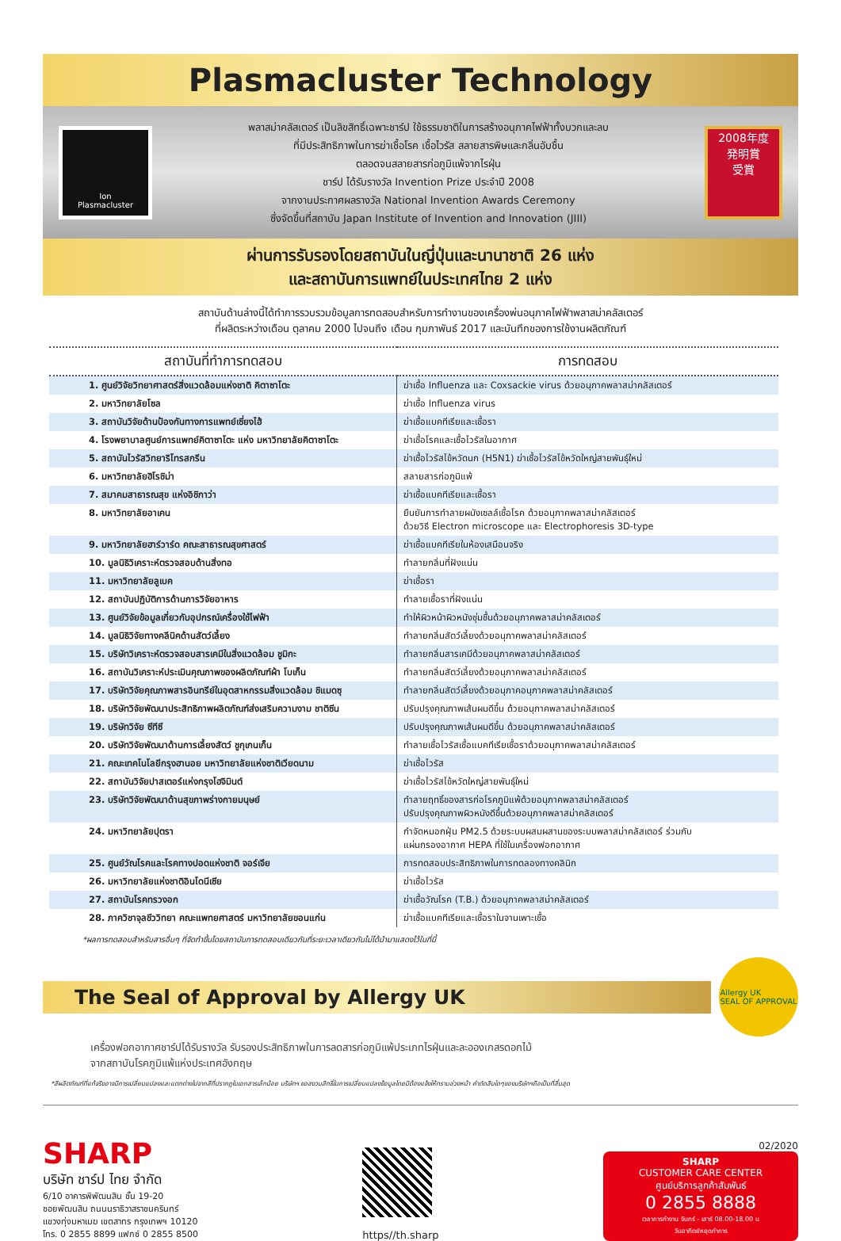Plasmacluster Technology
Ion
Plasmacluster
พลาสม่าคลัสเตอร์ เป็นลิขสิทธิ์เฉพาะชาร์ป ใช้ธรรมชาติในการสร้างอนุภาคไฟฟ้าทั้งบวกและลบ
ที่มีประสิทธิภาพในการฆ่าเชื้อโรค เชื้อไวรัส สลายสารพิษและกลิ่นอับชื้น
ตลอดจนสลายสารก่อภูมิแพ้จากไรฝุ่น
ชาร์ป ได้รับรางวัล Invention Prize ประจำปี 2008
จากงานประกาศผลรางวัล National Invention Awards Ceremony
ซึ่งจัดขึ้นที่สถาบัน Japan Institute of Invention and Innovation (JIII)
2008年度
発明賞
受賞
ผ่านการรับรองโดยสถาบันในญี่ปุ่นและนานาชาติ 26 แห่ง
และสถาบันการแพทย์ในประเทศไทย 2 แห่ง
สถาบันด้านล่างนี้ได้ทำการรวบรวมข้อมูลการทดสอบสำหรับการทำงานของเครื่องพ่นอนุภาคไฟฟ้าพลาสม่าคลัสเตอร์
ที่ผลิตระหว่างเดือน ตุลาคม 2000 ไปจนถึง เดือน กุมภาพันธ์ 2017 และบันทึกของการใช้งานผลิตภัณฑ์
| สถาบันที่ทำการทดสอบ | การทดสอบ |
| --- | --- |
| 1. ศูนย์วิจัยวิทยาศาสตร์สิ่งแวดล้อมแห่งชาติ คิตาซาโตะ | ฆ่าเชื้อ Influenza และ Coxsackie virus ด้วยอนุภาคพลาสม่าคลัสเตอร์ |
| 2. มหาวิทยาลัยโซล | ฆ่าเชื้อ Influenza virus |
| 3. สถาบันวิจัยด้านป้องกันทางการแพทย์เซี่ยงไฮ้ | ฆ่าเชื้อแบคทีเรียและเชื้อรา |
| 4. โรงพยาบาลศูนย์การแพทย์คิตาซาโตะ แห่ง มหาวิทยาลัยคิตาซาโตะ | ฆ่าเชื้อโรคและเชื้อไวรัสในอากาศ |
| 5. สถาบันไวรัสวิทยาริโทรสกรีน | ฆ่าเชื้อไวรัสไข้หวัดนก (H5N1) ฆ่าเชื้อไวรัสไข้หวัดใหญ่สายพันธุ์ใหม่ |
| 6. มหาวิทยาลัยฮิโรชิม่า | สลายสารก่อภูมิแพ้ |
| 7. สมาคมสาธารณสุข แห่งอิชิกาว่า | ฆ่าเชื้อแบคทีเรียและเชื้อรา |
| 8. มหาวิทยาลัยอาเคน | ยืนยันการทำลายผนังเซลล์เชื้อโรค ด้วยอนุภาคพลาสม่าคลัสเตอร์ ด้วยวิธี Electron microscope และ Electrophoresis 3D-type |
| 9. มหาวิทยาลัยฮาร์วาร์ด คณะสาธารณสุขศาสตร์ | ฆ่าเชื้อแบคทีเรียในห้องเสมือนจริง |
| 10. มูลนิธิวิเคราะห์ตรวจสอบด้านสิ่งทอ | ทำลายกลิ่นที่ฝังแน่น |
| 11. มหาวิทยาลัยลูเบค | ฆ่าเชื้อรา |
| 12. สถาบันปฏิบัติการด้านการวิจัยอาหาร | ทำลายเชื้อราที่ฝังแน่น |
| 13. ศูนย์วิจัยข้อมูลเกี่ยวกับอุปกรณ์เครื่องใช้ไฟฟ้า | ทำให้ผิวหน้าผิวหนังชุ่มชื้นด้วยอนุภาคพลาสม่าคลัสเตอร์ |
| 14. มูลนิธิวิจัยทางคลีนิคด้านสัตว์เลี้ยง | ทำลายกลิ่นสัตว์เลี้ยงด้วยอนุภาคพลาสม่าคลัสเตอร์ |
| 15. บริษัทวิเคราะห์ตรวจสอบสารเคมีในสิ่งแวดล้อม ชูมิกะ | ทำลายกลิ่นสารเคมีด้วยอนุภาคพลาสม่าคลัสเตอร์ |
| 16. สถาบันวิเคราะห์ประเมินคุณภาพของผลิตภัณฑ์ผ้า โบเก็น | ทำลายกลิ่นสัตว์เลี้ยงด้วยอนุภาคพลาสม่าคลัสเตอร์ |
| 17. บริษัทวิจัยคุณภาพสารอินทรีย์ในอุตสาหกรรมสิ่งแวดล้อม ชิแมดซุ | ทำลายกลิ่นสัตว์เลี้ยงด้วยอนุภาคอนุภาคพลาสม่าคลัสเตอร์ |
| 18. บริษัทวิจัยพัฒนาประสิทธิภาพผลิตภัณฑ์ส่งเสริมความงาม ชาติซีน | ปรับปรุงคุณภาพเส้นผมดีขึ้น ด้วยอนุภาคพลาสม่าคลัสเตอร์ |
| 19. บริษัทวิจัย ซีทีซี | ปรับปรุงคุณภาพเส้นผมดีขึ้น ด้วยอนุภาคพลาสม่าคลัสเตอร์ |
| 20. บริษัทวิจัยพัฒนาด้านการเลี้ยงสัตว์ ชูกุเกนเก็น | ทำลายเชื้อไวรัสเชื้อแบคทีเรียเชื้อราด้วยอนุภาคพลาสม่าคลัสเตอร์ |
| 21. คณะเทคโนโลยีกรุงฮานอย มหาวิทยาลัยแห่งชาติเวียดนาม | ฆ่าเชื้อไวรัส |
| 22. สถาบันวิจัยปาสเตอร์แห่งกรุงโฮจิมินต์ | ฆ่าเชื้อไวรัสไข้หวัดใหญ่สายพันธุ์ใหม่ |
| 23. บริษัทวิจัยพัฒนาด้านสุขภาพร่างกายมนุษย์ | ทำลายฤทธิ์ของสารก่อโรคภูมิแพ้ด้วยอนุภาคพลาสม่าคลัสเตอร์ ปรับปรุงคุณภาพผิวหนังดีขึ้นด้วยอนุภาคพลาสม่าคลัสเตอร์ |
| 24. มหาวิทยาลัยปุตรา | กำจัดหมอกฝุ่น PM2.5 ด้วยระบบผสมผสานของระบบพลาสม่าคลัสเตอร์ ร่วมกับ แผ่นกรองอากาศ HEPA ที่ใช้ในเครื่องฟอกอากาศ |
| 25. ศูนย์วัณโรคและโรคทางปอดแห่งชาติ จอร์เจีย | การทดสอบประสิทธิภาพในการทดลองทางคลินิก |
| 26. มหาวิทยาลัยแห่งชาติอินโดนีเซีย | ฆ่าเชื้อไวรัส |
| 27. สถาบันโรคทรวงอก | ฆ่าเชื้อวัณโรค (T.B.) ด้วยอนุภาคพลาสม่าคลัสเตอร์ |
| 28. ภาควิชาจุลชีววิทยา คณะแพทยศาสตร์ มหาวิทยาลัยขอนแก่น | ฆ่าเชื้อแบคทีเรียและเชื้อราในจานเพาะเชื้อ |
*ผลการทดสอบสำหรับสารอื่นๆ ที่จัดทำขึ้นโดยสถาบันการทดสอบเดียวกันที่ระยะเวลาเดียวกันไม่ได้นำมาแสดงไว้ในที่นี้
The Seal of Approval by Allergy UK
Allergy UK
SEAL OF APPROVAL
เครื่องฟอกอากาศชาร์ปได้รับรางวัล รับรองประสิทธิภาพในการลดสารก่อภูมิแพ้ประเภทไรฝุ่นและละอองเกสรดอกไม้
จากสถาบันโรคภูมิแพ้แห่งประเทศอังกฤษ
*สีผลิตภัณฑ์ที่แท้จริงอาจมีการเปลี่ยนแปลงและแตกต่างไปจากสีที่ปรากฏในเอกสารเล็กน้อย บริษัทฯ ขอสงวนสิทธิ์ในการเปลี่ยนแปลงข้อมูลโดยมิต้องแจ้งให้ทราบล่วงหน้า คำตัดสินใดๆของบริษัทฯถือเป็นที่สิ้นสุด
SHARP
บริษัท ชาร์ป ไทย จำกัด
6/10 อาคารพิพัฒนสิน ชั้น 19-20
ซอยพัฒนสิน ถนนนราธิวาสราชนครินทร์
แขวงทุ่งมหาเมฆ เขตสาทร กรุงเทพฯ 10120
โทร. 0 2855 8899 แฟกซ์ 0 2855 8500
https//th.sharp
02/2020
SHARP
CUSTOMER CARE CENTER
ศูนย์บริการลูกค้าสัมพันธ์
0 2855 8888
เวลาการทำงาน จันทร์ - เสาร์ 08.00-18.00 น
วันอาทิตย์หยุดทำการ